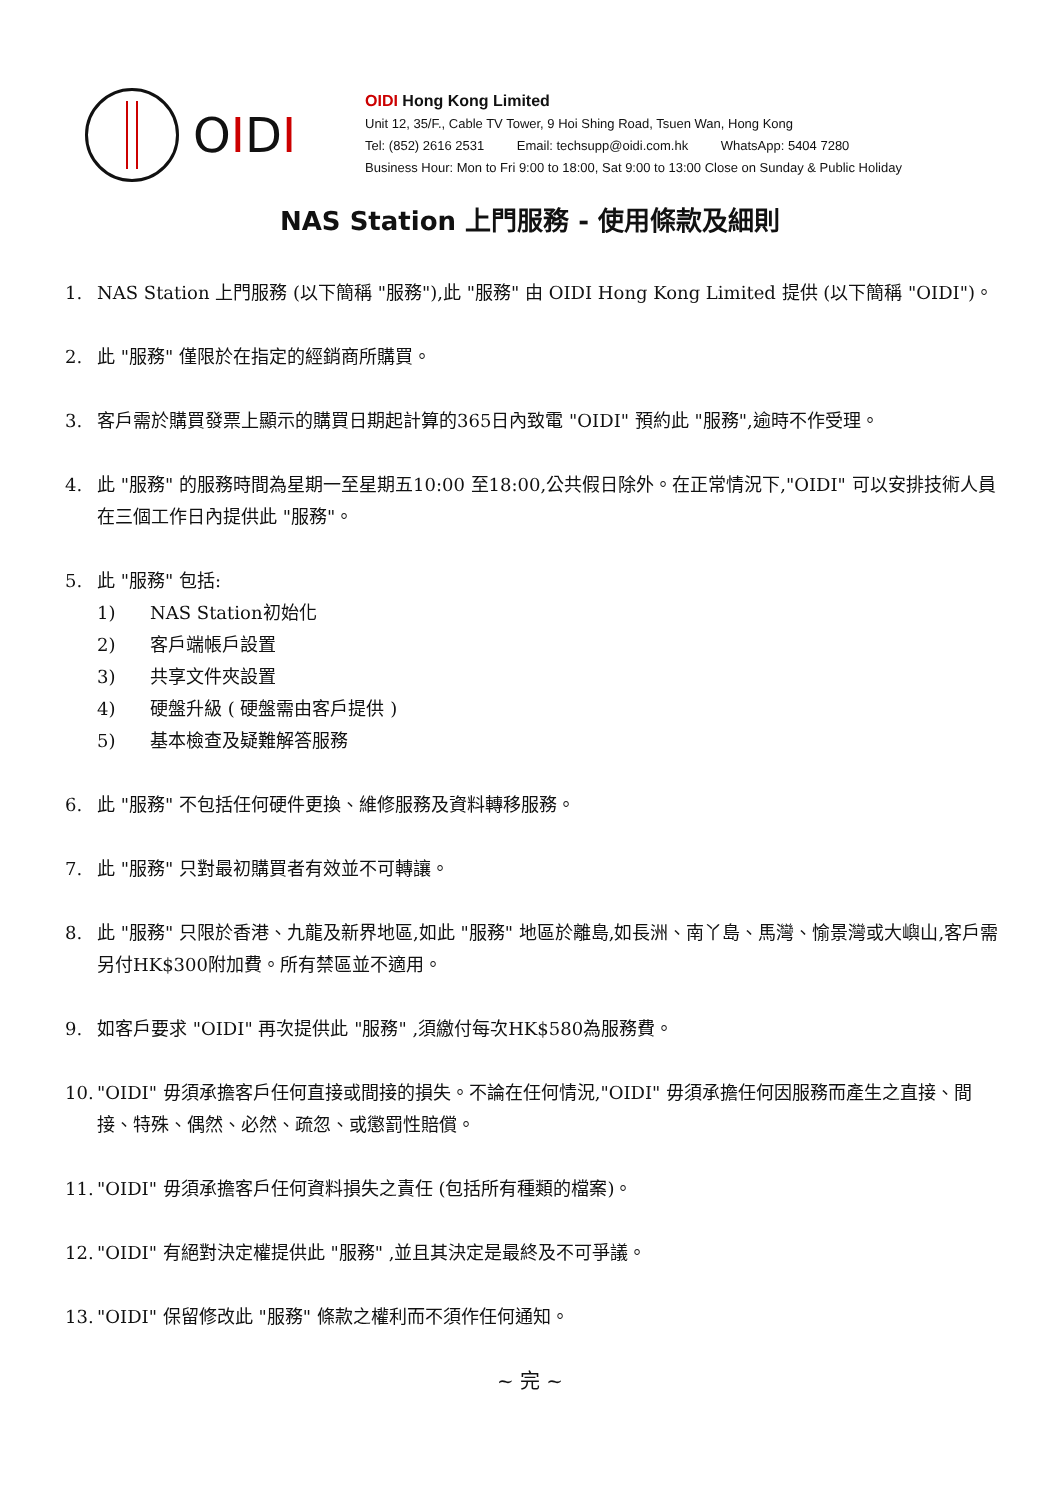OIDI
OIDI Hong Kong Limited
Unit 12, 35/F., Cable TV Tower, 9 Hoi Shing Road, Tsuen Wan, Hong Kong
Tel: (852) 2616 2531 Email: techsupp@oidi.com.hk WhatsApp: 5404 7280
Business Hour: Mon to Fri 9:00 to 18:00, Sat 9:00 to 13:00 Close on Sunday & Public Holiday
NAS Station 上門服務 - 使用條款及細則
1. NAS Station 上門服務 (以下簡稱 "服務"),此 "服務" 由 OIDI Hong Kong Limited 提供 (以下簡稱 "OIDI")。
2. 此 "服務" 僅限於在指定的經銷商所購買。
3. 客戶需於購買發票上顯示的購買日期起計算的365日內致電 "OIDI" 預約此 "服務",逾時不作受理。
4. 此 "服務" 的服務時間為星期一至星期五10:00 至18:00,公共假日除外。在正常情況下,"OIDI" 可以安排技術人員在三個工作日內提供此 "服務"。
5. 此 "服務" 包括:
1) NAS Station初始化
2) 客戶端帳戶設置
3) 共享文件夾設置
4) 硬盤升級 ( 硬盤需由客戶提供 )
5) 基本檢查及疑難解答服務
6. 此 "服務" 不包括任何硬件更換、維修服務及資料轉移服務。
7. 此 "服務" 只對最初購買者有效並不可轉讓。
8. 此 "服務" 只限於香港、九龍及新界地區,如此 "服務" 地區於離島,如長洲、南丫島、馬灣、愉景灣或大嶼山,客戶需另付HK$300附加費。所有禁區並不適用。
9. 如客戶要求 "OIDI" 再次提供此 "服務" ,須繳付每次HK$580為服務費。
10.
"OIDI" 毋須承擔客戶任何直接或間接的損失。不論在任何情況,"OIDI" 毋須承擔任何因服務而產生之直接、間接、特殊、偶然、必然、疏忽、或懲罰性賠償。
11.
"OIDI" 毋須承擔客戶任何資料損失之責任 (包括所有種類的檔案)。
12.
"OIDI" 有絕對決定權提供此 "服務" ,並且其決定是最終及不可爭議。
13.
"OIDI" 保留修改此 "服務" 條款之權利而不須作任何通知。
~ 完 ~